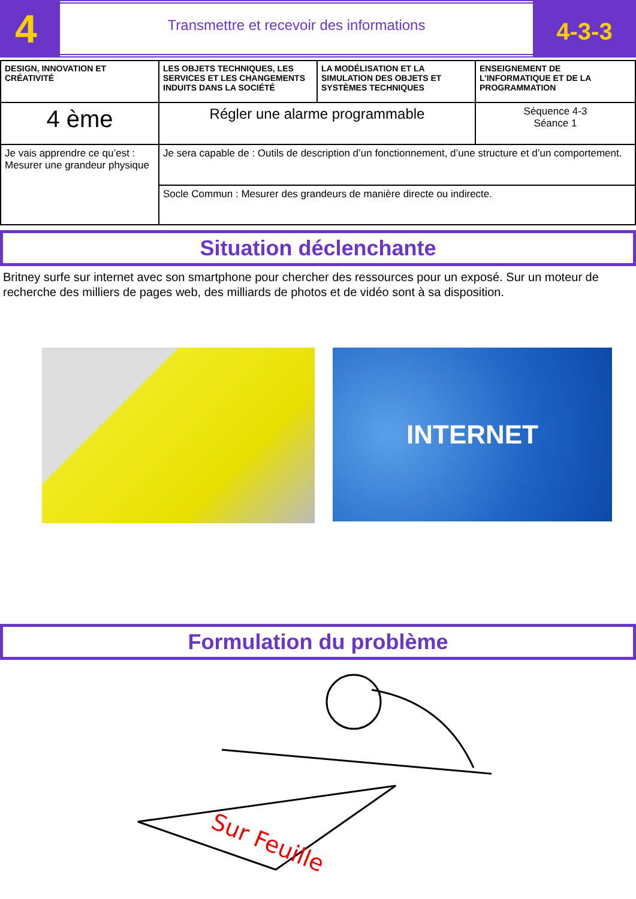4
Transmettre et recevoir des informations
4-3-3
| DESIGN, INNOVATION ET CRÉATIVITÉ | LES OBJETS TECHNIQUES, LES SERVICES ET LES CHANGEMENTS INDUITS DANS LA SOCIÉTÉ | LA MODÉLISATION ET LA SIMULATION DES OBJETS ET SYSTÈMES TECHNIQUES | ENSEIGNEMENT DE L’INFORMATIQUE ET DE LA PROGRAMMATION |
| 4 ème | Régler une alarme programmable | | Séquence 4-3 Séance 1 |
| Je vais apprendre ce qu’est : Mesurer une grandeur physique | Je sera capable de : Outils de description d’un fonctionnement, d’une structure et d’un comportement. | | |
| | Socle Commun : Mesurer des grandeurs de manière directe ou indirecte. | | |
Situation déclenchante
Britney surfe sur internet avec son smartphone pour chercher des ressources pour un exposé. Sur un moteur de recherche des milliers de pages web, des milliards de photos et de vidéo sont à sa disposition.
INTERNET
Formulation du problème
Sur Feuille